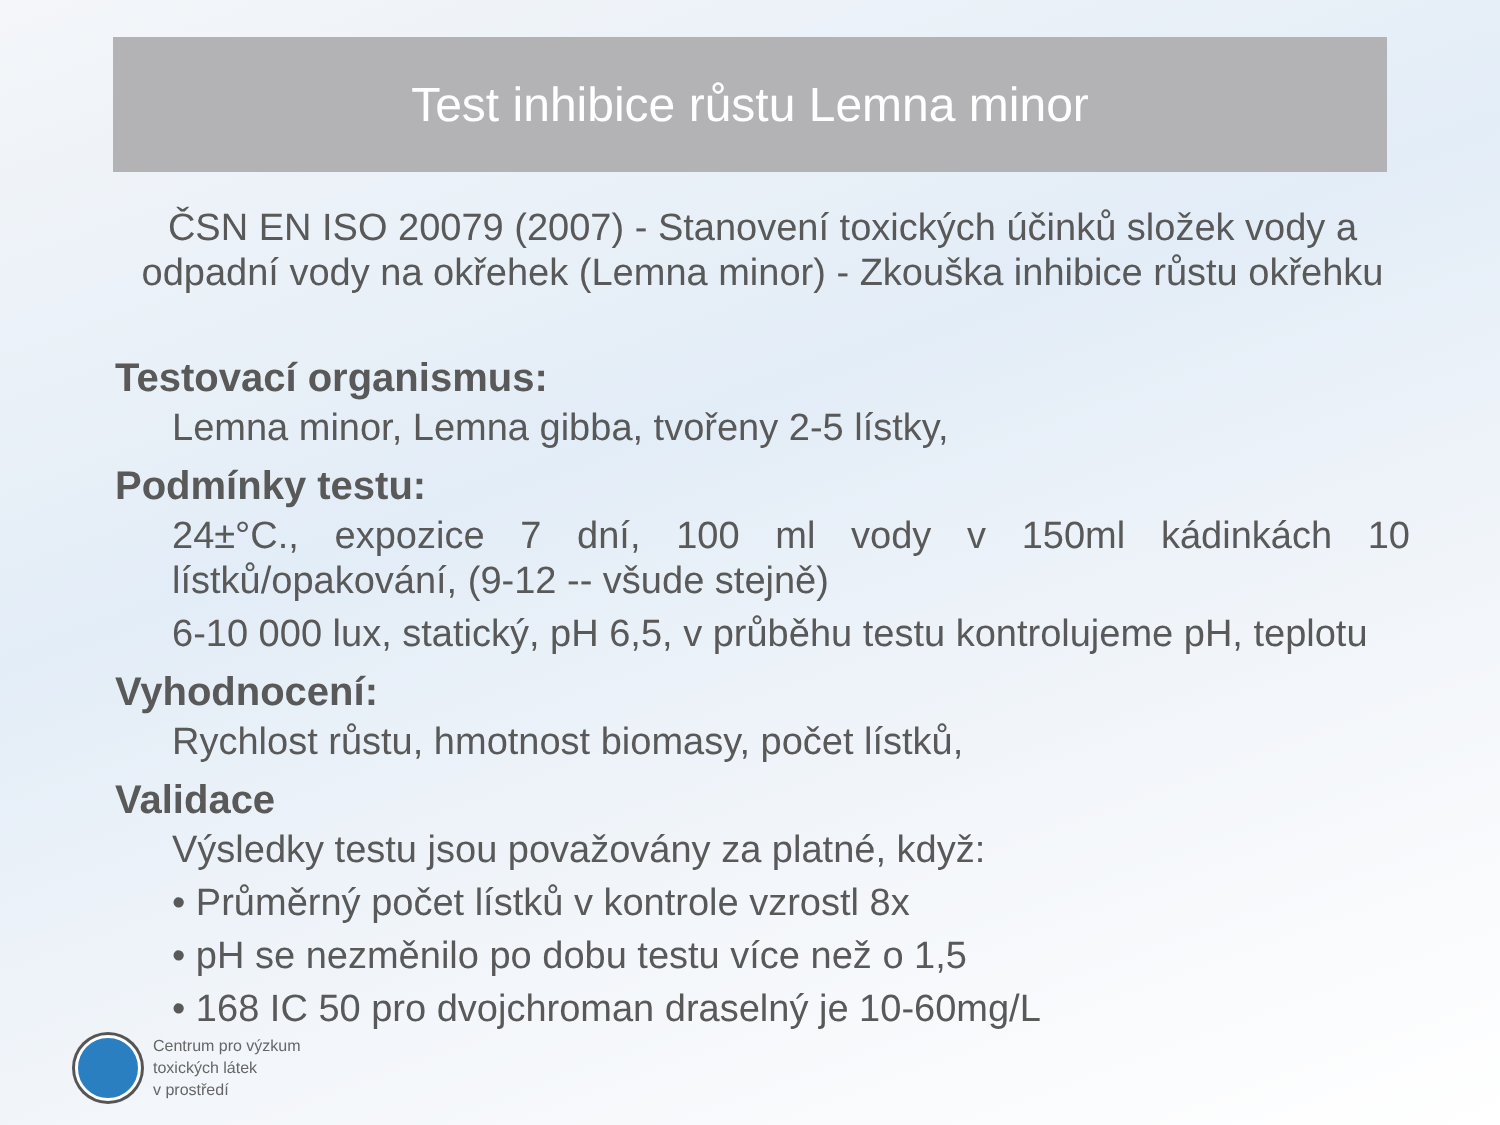Test inhibice růstu Lemna minor
ČSN EN ISO 20079 (2007) - Stanovení toxických účinků složek vody a odpadní vody na okřehek (Lemna minor) - Zkouška inhibice růstu okřehku
Testovací organismus:
Lemna minor, Lemna gibba, tvořeny 2-5 lístky,
Podmínky testu:
24±°C., expozice 7 dní, 100 ml vody v 150ml kádinkách 10 lístků/opakování, (9-12 -- všude stejně)
6-10 000 lux, statický, pH 6,5, v průběhu testu kontrolujeme pH, teplotu
Vyhodnocení:
Rychlost růstu, hmotnost biomasy, počet lístků,
Validace
Výsledky testu jsou považovány za platné, když:
• Průměrný počet lístků v kontrole vzrostl 8x
• pH se nezměnilo po dobu testu více než o 1,5
• 168 IC 50 pro dvojchroman draselný je 10-60mg/L
Centrum pro výzkum
toxických látek
v prostředí